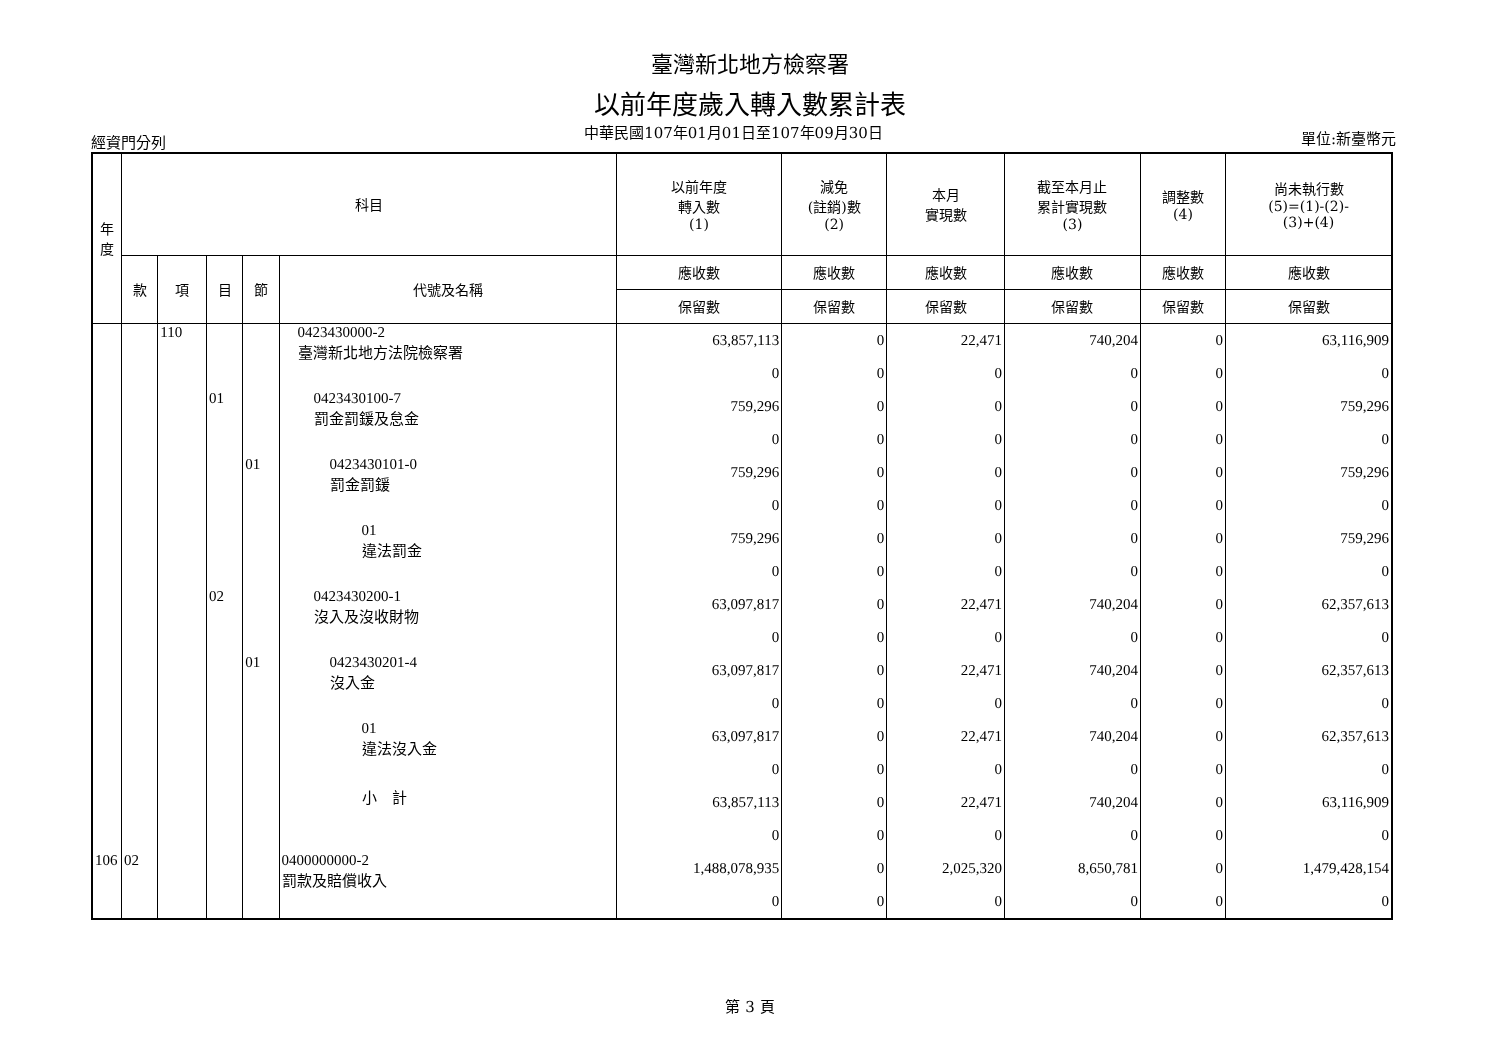臺灣新北地方檢察署
以前年度歲入轉入數累計表
經資門分列 中華民國107年01月01日至107年09月30日 單位:新臺幣元
| 年 度 | 科目 | | | | | 以前年度 轉入數 (1) | 減免 (註銷)數 (2) | 本月 實現數 | 截至本月止 累計實現數 (3) | 調整數 (4) | 尚未執行數 (5)=(1)-(2)- (3)+(4) |
| --- | --- | --- | --- | --- | --- | --- | --- | --- | --- | --- | --- |
| | 款 | 項 | 目 | 節 | 代號及名稱 | 應收數 | 應收數 | 應收數 | 應收數 | 應收數 | 應收數 |
| | | | | | | 保留數 | 保留數 | 保留數 | 保留數 | 保留數 | 保留數 |
| | | 110 | | | 0423430000-2 臺灣新北地方法院檢察署 | 63,857,113 | 0 | 22,471 | 740,204 | 0 | 63,116,909 |
| | | | | | | 0 | 0 | 0 | 0 | 0 | 0 |
| | | | 01 | | 0423430100-7 罰金罰鍰及怠金 | 759,296 | 0 | 0 | 0 | 0 | 759,296 |
| | | | | | | 0 | 0 | 0 | 0 | 0 | 0 |
| | | | | 01 | 0423430101-0 罰金罰鍰 | 759,296 | 0 | 0 | 0 | 0 | 759,296 |
| | | | | | | 0 | 0 | 0 | 0 | 0 | 0 |
| | | | | | 01 違法罰金 | 759,296 | 0 | 0 | 0 | 0 | 759,296 |
| | | | | | | 0 | 0 | 0 | 0 | 0 | 0 |
| | | | 02 | | 0423430200-1 沒入及沒收財物 | 63,097,817 | 0 | 22,471 | 740,204 | 0 | 62,357,613 |
| | | | | | | 0 | 0 | 0 | 0 | 0 | 0 |
| | | | | 01 | 0423430201-4 沒入金 | 63,097,817 | 0 | 22,471 | 740,204 | 0 | 62,357,613 |
| | | | | | | 0 | 0 | 0 | 0 | 0 | 0 |
| | | | | | 01 違法沒入金 | 63,097,817 | 0 | 22,471 | 740,204 | 0 | 62,357,613 |
| | | | | | | 0 | 0 | 0 | 0 | 0 | 0 |
| | | | | | 小 計 | 63,857,113 | 0 | 22,471 | 740,204 | 0 | 63,116,909 |
| | | | | | | 0 | 0 | 0 | 0 | 0 | 0 |
| 106 | 02 | | | | 0400000000-2 罰款及賠償收入 | 1,488,078,935 | 0 | 2,025,320 | 8,650,781 | 0 | 1,479,428,154 |
| | | | | | | 0 | 0 | 0 | 0 | 0 | 0 |
第 3 頁